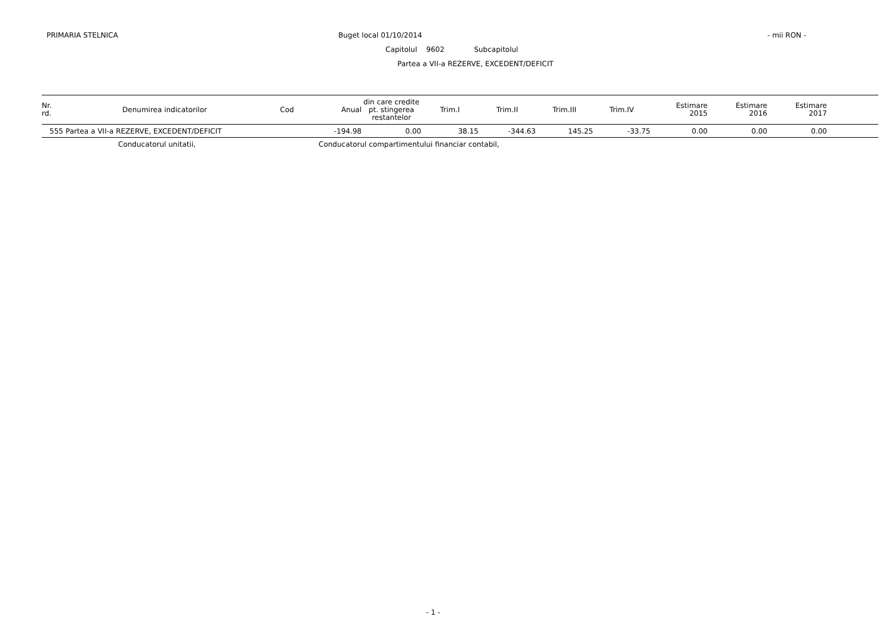PRIMARIA STELNICA Buget local 01/10/2014 - mii RON -
Capitolul 9602 Subcapitolul
Partea a VII-a REZERVE, EXCEDENT/DEFICIT
| Nr. rd. | Denumirea indicatorilor | Cod | Anual | din care credite pt. stingerea restantelor | Trim.I | Trim.II | Trim.III | Trim.IV | Estimare 2015 | Estimare 2016 | Estimare 2017 | |
| --- | --- | --- | --- | --- | --- | --- | --- | --- | --- | --- | --- | --- |
| 555 | Partea a VII-a REZERVE, EXCEDENT/DEFICIT | | -194.98 | 0.00 | 38.15 | -344.63 | 145.25 | -33.75 | 0.00 | 0.00 | 0.00 | |
Conducatorul unitatii, Conducatorul compartimentului financiar contabil,
- 1 -